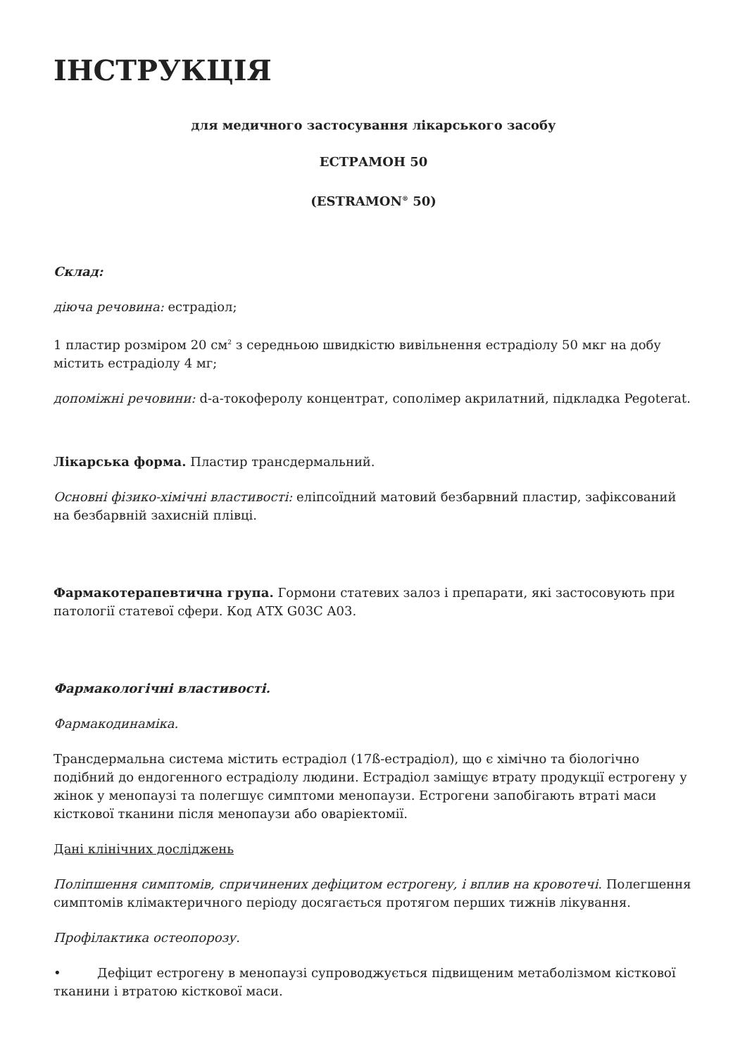ІНСТРУКЦІЯ
для медичного застосування лікарського засобу
ЕСТРАМОН 50
(ESTRAMON<sup>®</sup> 50)
Склад:
діюча речовина: естрадіол;
1 пластир розміром 20 см<sup>2</sup> з середньою швидкістю вивільнення естрадіолу 50 мкг на добу містить естрадіолу 4 мг;
допоміжні речовини: d-a-токоферолу концентрат, сополімер акрилатний, підкладка Pegoterat.
Лікарська форма. Пластир трансдермальний.
Основні фізико-хімічні властивості: еліпсоїдний матовий безбарвний пластир, зафіксований на безбарвній захисній плівці.
Фармакотерапевтична група. Гормони статевих залоз і препарати, які застосовують при патології статевої сфери. Код АТХ G03C A03.
Фармакологічні властивості.
Фармакодинаміка.
Трансдермальна система містить естрадіол (17ß-естрадіол), що є хімічно та біологічно подібний до ендогенного естрадіолу людини. Естрадіол заміщує втрату продукції естрогену у жінок у менопаузі та полегшує симптоми менопаузи. Естрогени запобігають втраті маси кісткової тканини після менопаузи або оваріектомії.
Дані клінічних досліджень
Поліпшення симптомів, спричинених дефіцитом естрогену, і вплив на кровотечі. Полегшення симптомів клімактеричного періоду досягається протягом перших тижнів лікування.
Профілактика остеопорозу.
• Дефіцит естрогену в менопаузі супроводжується підвищеним метаболізмом кісткової тканини і втратою кісткової маси.